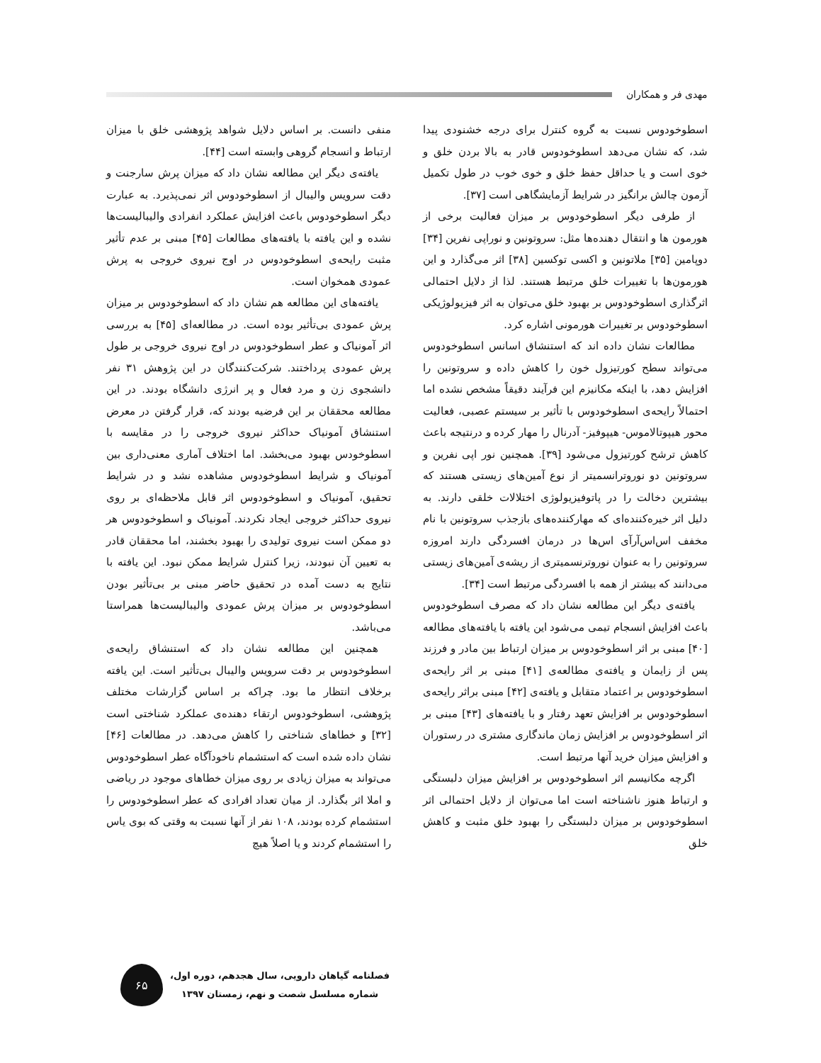مهدی فر و همکاران
اسطوخودوس نسبت به گروه کنترل برای درجه خشنودی پیدا شد، که نشان می‌دهد اسطوخودوس قادر به بالا بردن خلق و خوی است و یا حداقل حفظ خلق و خوی خوب در طول تکمیل آزمون چالش برانگیز در شرایط آزمایشگاهی است [۳۷].
از طرفی دیگر اسطوخودوس بر میزان فعالیت برخی از هورمون ها و انتقال دهنده‌ها مثل: سروتونین و نوراپی نفرین [۳۴] دوپامین [۳۵] ملاتونین و اکسی توکسین [۳۸] اثر می‌گذارد و این هورمون‌ها با تغییرات خلق مرتبط هستند. لذا از دلایل احتمالی اثرگذاری اسطوخودوس بر بهبود خلق می‌توان به اثر فیزیولوژیکی اسطوخودوس بر تغییرات هورمونی اشاره کرد.
مطالعات نشان داده اند که استنشاق اسانس اسطوخودوس می‌تواند سطح کورتیزول خون را کاهش داده و سروتونین را افزایش دهد، با اینکه مکانیزم این فرآیند دقیقاً مشخص نشده اما احتمالاً رایحه‌ی اسطوخودوس با تأثیر بر سیستم عصبی، فعالیت محور هیپوتالاموس- هیپوفیز- آدرنال را مهار کرده و درنتیجه باعث کاهش ترشح کورتیزول می‌شود [۳۹]. همچنین نور اپی نفرین و سروتونین دو نوروترانسمیتر از نوع آمین‌های زیستی هستند که بیشترین دخالت را در پاتوفیزیولوژی اختلالات خلقی دارند. به دلیل اثر خیره‌کننده‌ای که مهارکننده‌های بازجذب سروتونین با نام مخفف اس‌اس‌آرآی اس‌ها در درمان افسردگی دارند امروزه سروتونین را به عنوان نوروترنسمیتری از ریشه‌ی آمین‌های زیستی می‌دانند که بیشتر از همه با افسردگی مرتبط است [۳۴].
یافته‌ی دیگر این مطالعه نشان داد که مصرف اسطوخودوس باعث افزایش انسجام تیمی می‌شود این یافته با یافته‌های مطالعه [۴۰] مبنی بر اثر اسطوخودوس بر میزان ارتباط بین مادر و فرزند پس از زایمان و یافته‌ی مطالعه‌ی [۴۱] مبنی بر اثر رایحه‌ی اسطوخودوس بر اعتماد متقابل و یافته‌ی [۴۲] مبنی براثر رایحه‌ی اسطوخودوس بر افزایش تعهد رفتار و با یافته‌های [۴۳] مبنی بر اثر اسطوخودوس بر افزایش زمان ماندگاری مشتری در رستوران و افزایش میزان خرید آنها مرتبط است.
اگرچه مکانیسم اثر اسطوخودوس بر افزایش میزان دلبستگی و ارتباط هنوز ناشناخته است اما می‌توان از دلایل احتمالی اثر اسطوخودوس بر میزان دلبستگی را بهبود خلق مثبت و کاهش خلق
منفی دانست. بر اساس دلایل شواهد پژوهشی خلق با میزان ارتباط و انسجام گروهی وابسته است [۴۴].
یافته‌ی دیگر این مطالعه نشان داد که میزان پرش سارجنت و دقت سرویس والیبال از اسطوخودوس اثر نمی‌پذیرد. به عبارت دیگر اسطوخودوس باعث افزایش عملکرد انفرادی والیبالیست‌ها نشده و این یافته با یافته‌های مطالعات [۴۵] مبنی بر عدم تأثیر مثبت رایحه‌ی اسطوخودوس در اوج نیروی خروجی به پرش عمودی همخوان است.
یافته‌های این مطالعه هم نشان داد که اسطوخودوس بر میزان پرش عمودی بی‌تأثیر بوده است. در مطالعه‌ای [۴۵] به بررسی اثر آمونیاک و عطر اسطوخودوس در اوج نیروی خروجی بر طول پرش عمودی پرداختند. شرکت‌کنندگان در این پژوهش ۳۱ نفر دانشجوی زن و مرد فعال و پر انرژی دانشگاه بودند. در این مطالعه محققان بر این فرضیه بودند که، قرار گرفتن در معرض استنشاق آمونیاک حداکثر نیروی خروجی را در مقایسه با اسطوخودس بهبود می‌بخشد. اما اختلاف آماری معنی‌داری بین آمونیاک و شرایط اسطوخودوس مشاهده نشد و در شرایط تحقیق، آمونیاک و اسطوخودوس اثر قابل ملاحظه‌ای بر روی نیروی حداکثر خروجی ایجاد نکردند. آمونیاک و اسطوخودوس هر دو ممکن است نیروی تولیدی را بهبود بخشند، اما محققان قادر به تعیین آن نبودند، زیرا کنترل شرایط ممکن نبود. این یافته با نتایج به دست آمده در تحقیق حاضر مبنی بر بی‌تأثیر بودن اسطوخودوس بر میزان پرش عمودی والیبالیست‌ها همراستا می‌باشد.
همچنین این مطالعه نشان داد که استنشاق رایحه‌ی اسطوخودوس بر دقت سرویس والیبال بی‌تأثیر است. این یافته برخلاف انتظار ما بود. چراکه بر اساس گزارشات مختلف پژوهشی، اسطوخودوس ارتقاء دهنده‌ی عملکرد شناختی است [۳۲] و خطاهای شناختی را کاهش می‌دهد. در مطالعات [۴۶] نشان داده شده است که استشمام ناخودآگاه عطر اسطوخودوس می‌تواند به میزان زیادی بر روی میزان خطاهای موجود در ریاضی و املا اثر بگذارد. از میان تعداد افرادی که عطر اسطوخودوس را استشمام کرده بودند، ۱۰۸ نفر از آنها نسبت به وقتی که بوی یاس را استشمام کردند و یا اصلاً هیچ
فصلنامه گیاهان دارویی، سال هجدهم، دوره اول،
شماره مسلسل شصت و نهم، زمستان ۱۳۹۷
۶۵